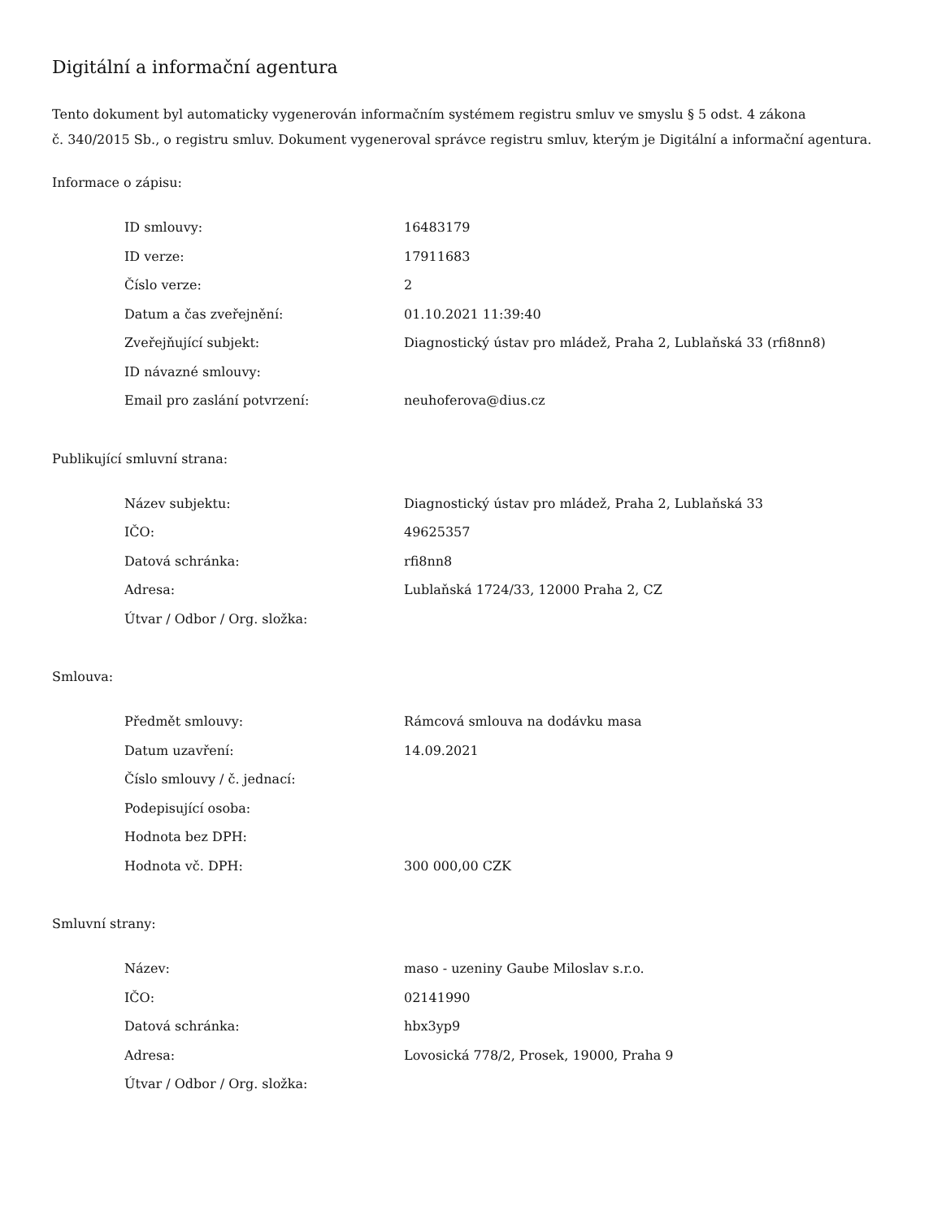Digitální a informační agentura
Tento dokument byl automaticky vygenerován informačním systémem registru smluv ve smyslu § 5 odst. 4 zákona
č. 340/2015 Sb., o registru smluv. Dokument vygeneroval správce registru smluv, kterým je Digitální a informační agentura.
Informace o zápisu:
| ID smlouvy: | 16483179 |
| ID verze: | 17911683 |
| Číslo verze: | 2 |
| Datum a čas zveřejnění: | 01.10.2021 11:39:40 |
| Zveřejňující subjekt: | Diagnostický ústav pro mládež, Praha 2, Lublaňská 33 (rfi8nn8) |
| ID návazné smlouvy: | |
| Email pro zaslání potvrzení: | neuhoferova@dius.cz |
Publikující smluvní strana:
| Název subjektu: | Diagnostický ústav pro mládež, Praha 2, Lublaňská 33 |
| IČO: | 49625357 |
| Datová schránka: | rfi8nn8 |
| Adresa: | Lublaňská 1724/33, 12000 Praha 2, CZ |
| Útvar / Odbor / Org. složka: | |
Smlouva:
| Předmět smlouvy: | Rámcová smlouva na dodávku masa |
| Datum uzavření: | 14.09.2021 |
| Číslo smlouvy / č. jednací: | |
| Podepisující osoba: | |
| Hodnota bez DPH: | |
| Hodnota vč. DPH: | 300 000,00 CZK |
Smluvní strany:
| Název: | maso - uzeniny Gaube Miloslav s.r.o. |
| IČO: | 02141990 |
| Datová schránka: | hbx3yp9 |
| Adresa: | Lovosická 778/2, Prosek, 19000, Praha 9 |
| Útvar / Odbor / Org. složka: | |